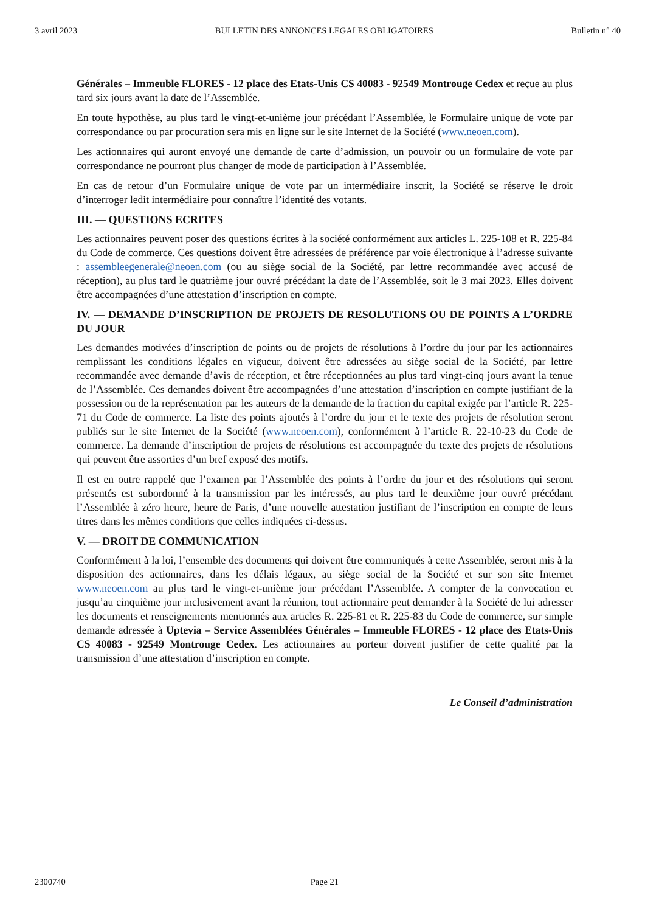3 avril 2023 BULLETIN DES ANNONCES LEGALES OBLIGATOIRES Bulletin n° 40
Générales – Immeuble FLORES - 12 place des Etats-Unis CS 40083 - 92549 Montrouge Cedex et reçue au plus tard six jours avant la date de l’Assemblée.
En toute hypothèse, au plus tard le vingt-et-unième jour précédant l’Assemblée, le Formulaire unique de vote par correspondance ou par procuration sera mis en ligne sur le site Internet de la Société (www.neoen.com).
Les actionnaires qui auront envoyé une demande de carte d’admission, un pouvoir ou un formulaire de vote par correspondance ne pourront plus changer de mode de participation à l’Assemblée.
En cas de retour d’un Formulaire unique de vote par un intermédiaire inscrit, la Société se réserve le droit d’interroger ledit intermédiaire pour connaître l’identité des votants.
III. — QUESTIONS ECRITES
Les actionnaires peuvent poser des questions écrites à la société conformément aux articles L. 225-108 et R. 225-84 du Code de commerce. Ces questions doivent être adressées de préférence par voie électronique à l’adresse suivante : assembleegenerale@neoen.com (ou au siège social de la Société, par lettre recommandée avec accusé de réception), au plus tard le quatrième jour ouvré précédant la date de l’Assemblée, soit le 3 mai 2023. Elles doivent être accompagnées d’une attestation d’inscription en compte.
IV. — DEMANDE D’INSCRIPTION DE PROJETS DE RESOLUTIONS OU DE POINTS A L’ORDRE DU JOUR
Les demandes motivées d’inscription de points ou de projets de résolutions à l’ordre du jour par les actionnaires remplissant les conditions légales en vigueur, doivent être adressées au siège social de la Société, par lettre recommandée avec demande d’avis de réception, et être réceptionnées au plus tard vingt-cinq jours avant la tenue de l’Assemblée. Ces demandes doivent être accompagnées d’une attestation d’inscription en compte justifiant de la possession ou de la représentation par les auteurs de la demande de la fraction du capital exigée par l’article R. 225-71 du Code de commerce. La liste des points ajoutés à l’ordre du jour et le texte des projets de résolution seront publiés sur le site Internet de la Société (www.neoen.com), conformément à l’article R. 22-10-23 du Code de commerce. La demande d’inscription de projets de résolutions est accompagnée du texte des projets de résolutions qui peuvent être assorties d’un bref exposé des motifs.
Il est en outre rappelé que l’examen par l’Assemblée des points à l’ordre du jour et des résolutions qui seront présentés est subordonné à la transmission par les intéressés, au plus tard le deuxième jour ouvré précédant l’Assemblée à zéro heure, heure de Paris, d’une nouvelle attestation justifiant de l’inscription en compte de leurs titres dans les mêmes conditions que celles indiquées ci-dessus.
V. — DROIT DE COMMUNICATION
Conformément à la loi, l’ensemble des documents qui doivent être communiqués à cette Assemblée, seront mis à la disposition des actionnaires, dans les délais légaux, au siège social de la Société et sur son site Internet www.neoen.com au plus tard le vingt-et-unième jour précédant l’Assemblée. A compter de la convocation et jusqu’au cinquième jour inclusivement avant la réunion, tout actionnaire peut demander à la Société de lui adresser les documents et renseignements mentionnés aux articles R. 225-81 et R. 225-83 du Code de commerce, sur simple demande adressée à Uptevia – Service Assemblées Générales – Immeuble FLORES - 12 place des Etats-Unis CS 40083 - 92549 Montrouge Cedex. Les actionnaires au porteur doivent justifier de cette qualité par la transmission d’une attestation d’inscription en compte.
Le Conseil d’administration
2300740 Page 21